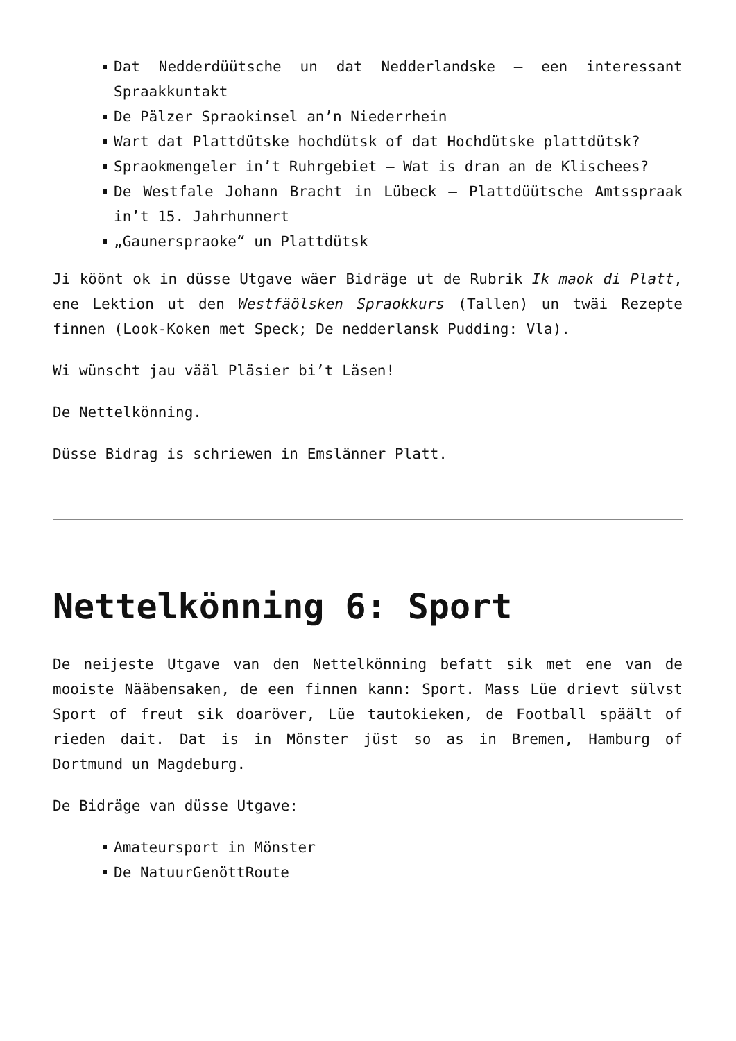Dat Nedderdüütsche un dat Nedderlandske – een interessant Spraakkuntakt
De Pälzer Spraokinsel an’n Niederrhein
Wart dat Plattdütske hochdütsk of dat Hochdütske plattdütsk?
Spraokmengeler in’t Ruhrgebiet – Wat is dran an de Klischees?
De Westfale Johann Bracht in Lübeck – Plattdüütsche Amtsspraak in’t 15. Jahrhunnert
„Gaunerspraoke“ un Plattdütsk
Ji köönt ok in düsse Utgave wäer Bidräge ut de Rubrik Ik maok di Platt, ene Lektion ut den Westfäölsken Spraokkurs (Tallen) un twäi Rezepte finnen (Look-Koken met Speck; De nedderlansk Pudding: Vla).
Wi wünscht jau vääl Pläsier bi’t Läsen!
De Nettelkönning.
Düsse Bidrag is schriewen in Emslänner Platt.
Nettelkönning 6: Sport
De neijeste Utgave van den Nettelkönning befatt sik met ene van de mooiste Nääbensaken, de een finnen kann: Sport. Mass Lüe drievt sülvst Sport of freut sik doaröver, Lüe tautokieken, de Football späält of rieden dait. Dat is in Mönster jüst so as in Bremen, Hamburg of Dortmund un Magdeburg.
De Bidräge van düsse Utgave:
Amateursport in Mönster
De NatuurGenöttRoute